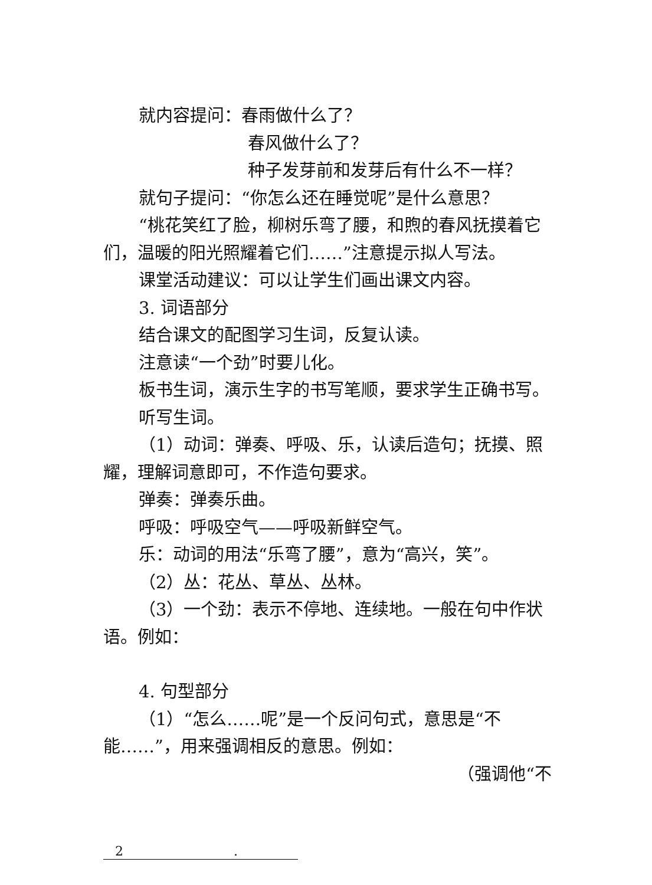就内容提问：春雨做什么了？
春风做什么了？
种子发芽前和发芽后有什么不一样？
就句子提问：“你怎么还在睡觉呢”是什么意思？
“桃花笑红了脸，柳树乐弯了腰，和煦的春风抚摸着它们，温暖的阳光照耀着它们……”注意提示拟人写法。
课堂活动建议：可以让学生们画出课文内容。
3. 词语部分
结合课文的配图学习生词，反复认读。
注意读“一个劲”时要儿化。
板书生词，演示生字的书写笔顺，要求学生正确书写。
听写生词。
（1）动词：弹奏、呼吸、乐，认读后造句；抚摸、照耀，理解词意即可，不作造句要求。
弹奏：弹奏乐曲。
呼吸：呼吸空气——呼吸新鲜空气。
乐：动词的用法“乐弯了腰”，意为“高兴，笑”。
（2）丛：花丛、草丛、丛林。
（3）一个劲：表示不停地、连续地。一般在句中作状语。例如：
4. 句型部分
（1）“怎么……呢”是一个反问句式，意思是“不能……”，用来强调相反的意思。例如：
（强调他“不
2 .